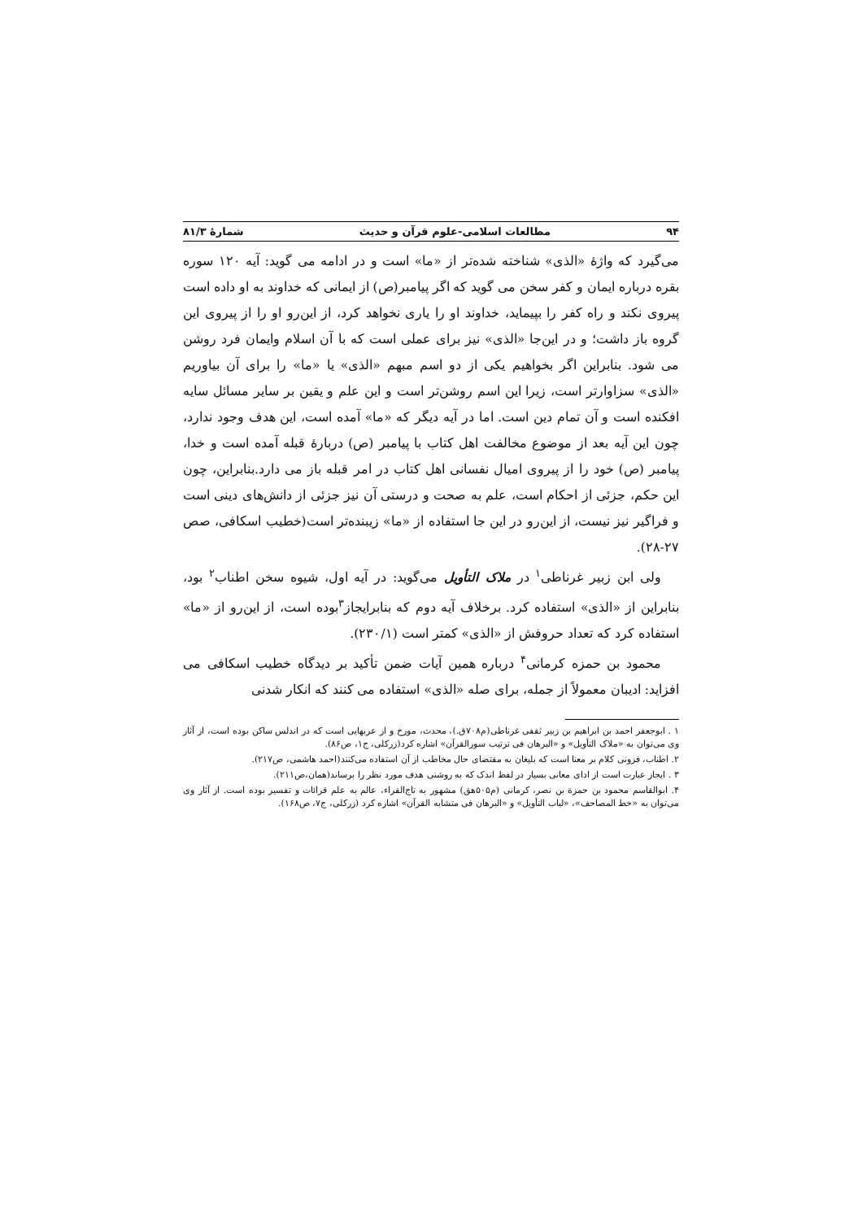۹۴ مطالعات اسلامی-علوم قرآن و حدیث شمارهٔ ۸۱/۳
می‌گیرد که واژهٔ «الذی» شناخته شده‌تر از «ما» است و در ادامه می گوید: آیه ۱۲۰ سوره بقره درباره ایمان و کفر سخن می گوید که اگر پیامبر(ص) از ایمانی که خداوند به او داده است پیروی نکند و راه کفر را بپیماید، خداوند او را یاری نخواهد کرد، از این‌رو او را از پیروی این گروه باز داشت؛ و در این‌جا «الذی» نیز برای عملی است که با آن اسلام وایمان فرد روشن می شود. بنابراین اگر بخواهیم یکی از دو اسم مبهم «الذی» یا «ما» را برای آن بیاوریم «الذی» سزاوارتر است، زیرا این اسم روشن‌تر است و این علم و یقین بر سایر مسائل سایه افکنده است و آن تمام دین است. اما در آیه دیگر که «ما» آمده است، این هدف وجود ندارد، چون این آیه بعد از موضوع مخالفت اهل کتاب با پیامبر (ص) دربارهٔ قبله آمده است و خدا، پیامبر (ص) خود را از پیروی امیال نفسانی اهل کتاب در امر قبله باز می دارد.بنابراین، چون این حکم، جزئی از احکام است، علم به صحت و درستی آن نیز جزئی از دانش‌های دینی است و فراگیر نیز نیست، از این‌رو در این جا استفاده از «ما» زیبنده‌تر است(خطیب اسکافی، صص ۲۷-۲۸).
ولی ابن زبیر غرناطی<sup>۱</sup> در ملاک التأویل می‌گوید: در آیه اول، شیوه سخن اطناب<sup>۲</sup> بود، بنابراین از «الذی» استفاده کرد. برخلاف آیه دوم که بنابرایجاز<sup>۳</sup>بوده است، از این‌رو از «ما» استفاده کرد که تعداد حروفش از «الذی» کمتر است (۲۳۰/۱).
محمود بن حمزه کرمانی<sup>۴</sup> درباره همین آیات ضمن تأکید بر دیدگاه خطیب اسکافی می افزاید: ادیبان معمولاً از جمله، برای صله «الذی» استفاده می کنند که انکار شدنی
۱ . ابوجعفر احمد بن ابراهیم بن زبیر ثقفی غرناطی(م۷۰۸ق.)، محدث، مورخ و از عربهایی است که در اندلس ساکن بوده است، از آثار وی می‌توان به «ملاک التأویل» و «البرهان فی ترتیب سورالقرآن» اشاره کرد(زرکلی، ج۱، ص۸۶).
۲. اطناب، فزونی کلام بر معنا است که بلیغان به مقتضای حال مخاطب از آن استفاده می‌کنند(احمد هاشمی، ص۲۱۷).
۳ . ایجاز عبارت است از ادای معانی بسیار در لفظ اندک که به روشنی هدف مورد نظر را برساند(همان،ص۲۱۱).
۴. ابوالقاسم محمود بن حمزة بن نصر، کرمانی (م۵۰۵هق) مشهور به تاج‌القراء، عالم به علم قرائات و تفسیر بوده است. از آثار وی می‌توان به «خط المصاحف»، «لباب التأویل» و «البرهان فی متشابه القرآن» اشاره کرد (زرکلی، ج۷، ص۱۶۸).